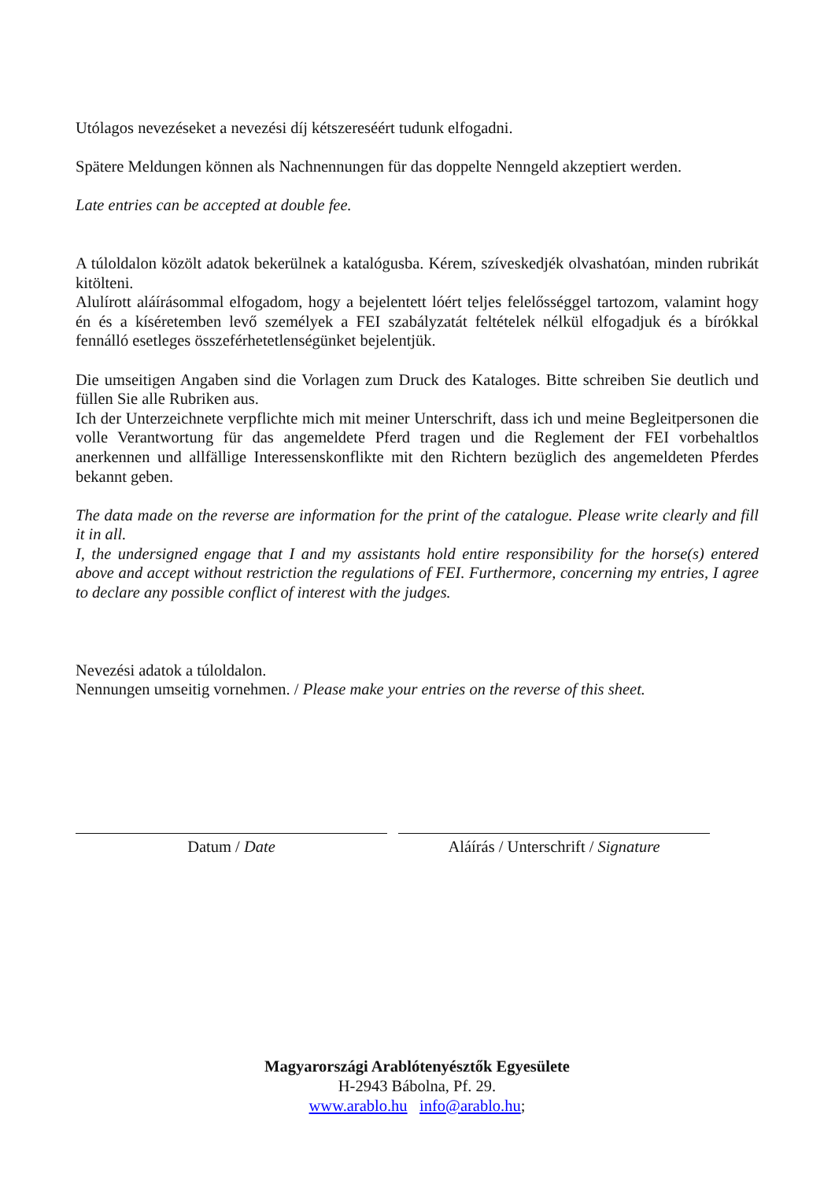Utólagos nevezéseket a nevezési díj kétszereséért tudunk elfogadni.
Spätere Meldungen können als Nachnennungen für das doppelte Nenngeld akzeptiert werden.
Late entries can be accepted at double fee.
A túloldalon közölt adatok bekerülnek a katalógusba. Kérem, szíveskedjék olvashatóan, minden rubrikát kitölteni.
Alulírott aláírásommal elfogadom, hogy a bejelentett lóért teljes felelősséggel tartozom, valamint hogy én és a kíséretemben levő személyek a FEI szabályzatát feltételek nélkül elfogadjuk és a bírókkal fennálló esetleges összeférhetetlenségünket bejelentjük.
Die umseitigen Angaben sind die Vorlagen zum Druck des Kataloges. Bitte schreiben Sie deutlich und füllen Sie alle Rubriken aus.
Ich der Unterzeichnete verpflichte mich mit meiner Unterschrift, dass ich und meine Begleitpersonen die volle Verantwortung für das angemeldete Pferd tragen und die Reglement der FEI vorbehaltlos anerkennen und allfällige Interessenskonflikte mit den Richtern bezüglich des angemeldeten Pferdes bekannt geben.
The data made on the reverse are information for the print of the catalogue. Please write clearly and fill it in all.
I, the undersigned engage that I and my assistants hold entire responsibility for the horse(s) entered above and accept without restriction the regulations of FEI. Furthermore, concerning my entries, I agree to declare any possible conflict of interest with the judges.
Nevezési adatok a túloldalon.
Nennungen umseitig vornehmen. / Please make your entries on the reverse of this sheet.
Datum / Date Aláírás / Unterschrift / Signature
Magyarországi Arablótenyésztők Egyesülete
H-2943 Bábolna, Pf. 29.
www.arablo.hu info@arablo.hu;